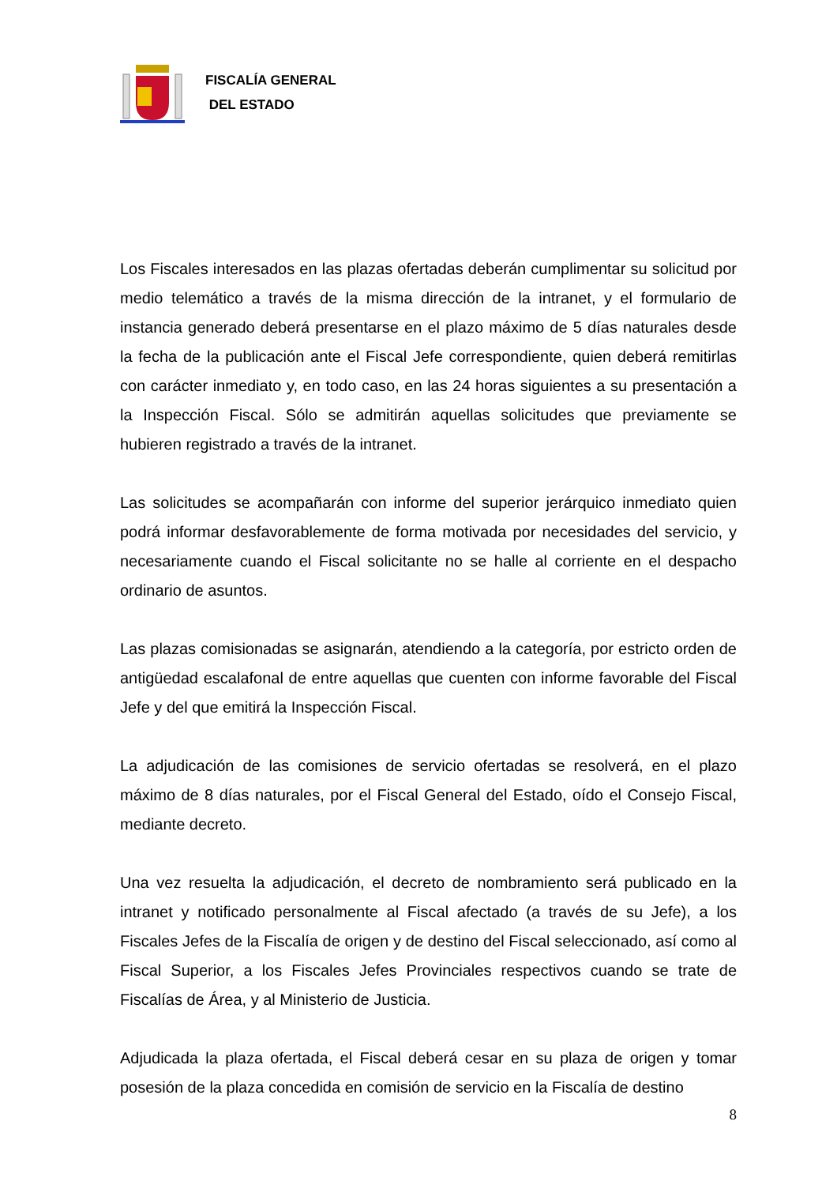FISCALÍA GENERAL
DEL ESTADO
Los Fiscales interesados en las plazas ofertadas deberán cumplimentar su solicitud por medio telemático a través de la misma dirección de la intranet, y el formulario de instancia generado deberá presentarse en el plazo máximo de 5 días naturales desde la fecha de la publicación ante el Fiscal Jefe correspondiente, quien deberá remitirlas con carácter inmediato y, en todo caso, en las 24 horas siguientes a su presentación a la Inspección Fiscal. Sólo se admitirán aquellas solicitudes que previamente se hubieren registrado a través de la intranet.
Las solicitudes se acompañarán con informe del superior jerárquico inmediato quien podrá informar desfavorablemente de forma motivada por necesidades del servicio, y necesariamente cuando el Fiscal solicitante no se halle al corriente en el despacho ordinario de asuntos.
Las plazas comisionadas se asignarán, atendiendo a la categoría, por estricto orden de antigüedad escalafonal de entre aquellas que cuenten con informe favorable del Fiscal Jefe y del que emitirá la Inspección Fiscal.
La adjudicación de las comisiones de servicio ofertadas se resolverá, en el plazo máximo de 8 días naturales, por el Fiscal General del Estado, oído el Consejo Fiscal, mediante decreto.
Una vez resuelta la adjudicación, el decreto de nombramiento será publicado en la intranet y notificado personalmente al Fiscal afectado (a través de su Jefe), a los Fiscales Jefes de la Fiscalía de origen y de destino del Fiscal seleccionado, así como al Fiscal Superior, a los Fiscales Jefes Provinciales respectivos cuando se trate de Fiscalías de Área, y al Ministerio de Justicia.
Adjudicada la plaza ofertada, el Fiscal deberá cesar en su plaza de origen y tomar posesión de la plaza concedida en comisión de servicio en la Fiscalía de destino
8